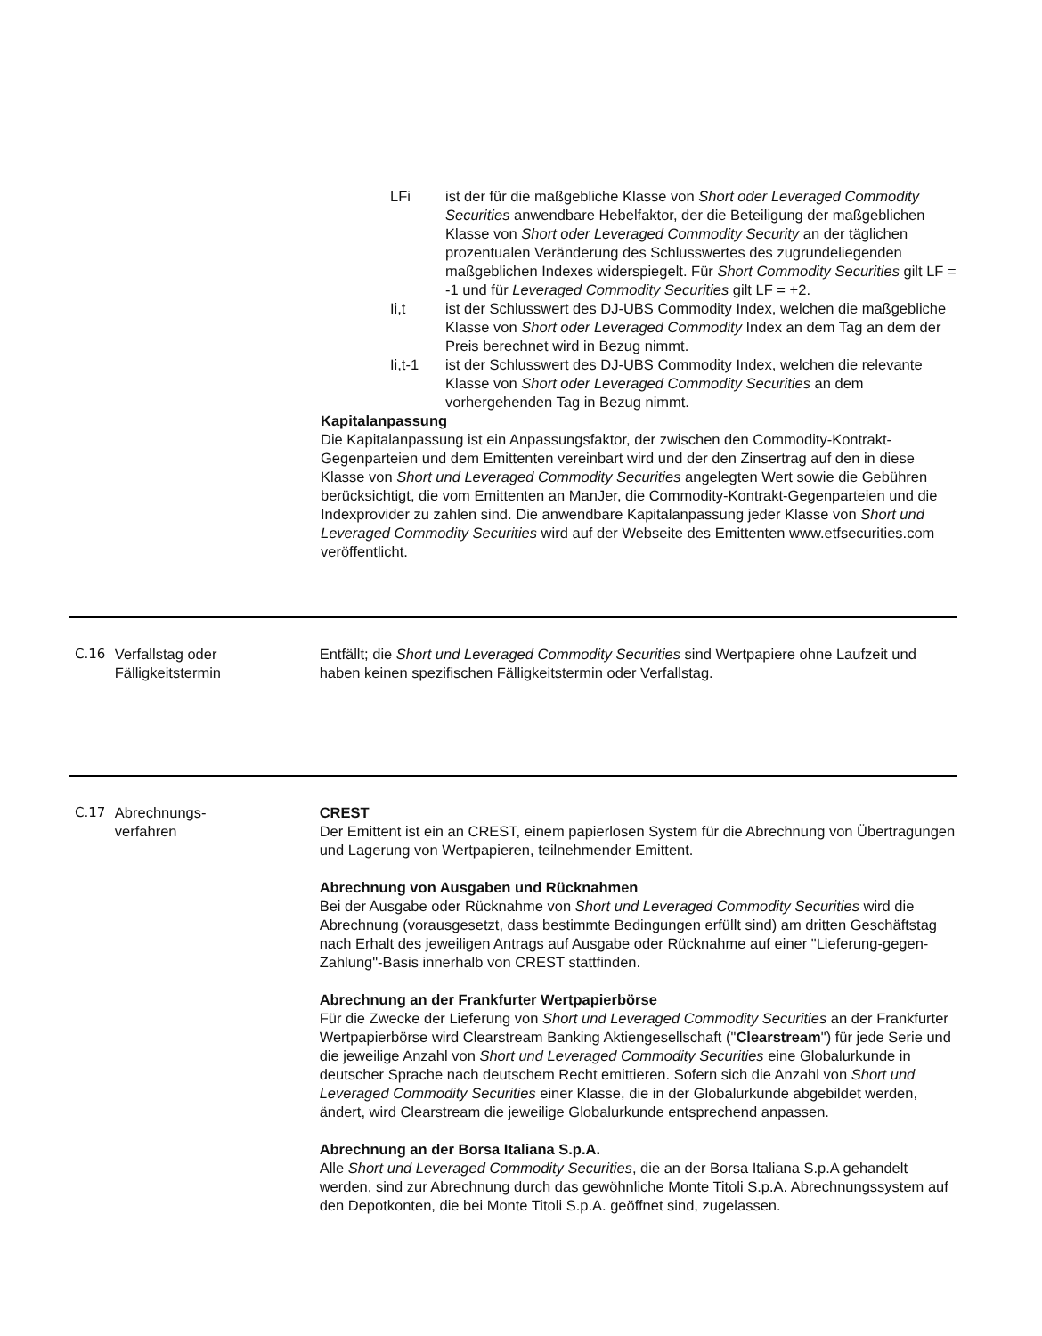LFi ist der für die maßgebliche Klasse von Short oder Leveraged Commodity Securities anwendbare Hebelfaktor, der die Beteiligung der maßgeblichen Klasse von Short oder Leveraged Commodity Security an der täglichen prozentualen Veränderung des Schlusswertes des zugrundeliegenden maßgeblichen Indexes widerspiegelt. Für Short Commodity Securities gilt LF = -1 und für Leveraged Commodity Securities gilt LF = +2.
Ii,t ist der Schlusswert des DJ-UBS Commodity Index, welchen die maßgebliche Klasse von Short oder Leveraged Commodity Index an dem Tag an dem der Preis berechnet wird in Bezug nimmt.
Ii,t-1 ist der Schlusswert des DJ-UBS Commodity Index, welchen die relevante Klasse von Short oder Leveraged Commodity Securities an dem vorhergehenden Tag in Bezug nimmt.
Kapitalanpassung
Die Kapitalanpassung ist ein Anpassungsfaktor, der zwischen den Commodity-Kontrakt-Gegenparteien und dem Emittenten vereinbart wird und der den Zinsertrag auf den in diese Klasse von Short und Leveraged Commodity Securities angelegten Wert sowie die Gebühren berücksichtigt, die vom Emittenten an ManJer, die Commodity-Kontrakt-Gegenparteien und die Indexprovider zu zahlen sind. Die anwendbare Kapitalanpassung jeder Klasse von Short und Leveraged Commodity Securities wird auf der Webseite des Emittenten www.etfsecurities.com veröffentlicht.
C.16 Verfallstag oder Fälligkeitstermin
Entfällt; die Short und Leveraged Commodity Securities sind Wertpapiere ohne Laufzeit und haben keinen spezifischen Fälligkeitstermin oder Verfallstag.
C.17 Abrechnungs-
verfahren
CREST
Der Emittent ist ein an CREST, einem papierlosen System für die Abrechnung von Übertragungen und Lagerung von Wertpapieren, teilnehmender Emittent.
Abrechnung von Ausgaben und Rücknahmen
Bei der Ausgabe oder Rücknahme von Short und Leveraged Commodity Securities wird die Abrechnung (vorausgesetzt, dass bestimmte Bedingungen erfüllt sind) am dritten Geschäftstag nach Erhalt des jeweiligen Antrags auf Ausgabe oder Rücknahme auf einer "Lieferung-gegen-Zahlung"-Basis innerhalb von CREST stattfinden.
Abrechnung an der Frankfurter Wertpapierbörse
Für die Zwecke der Lieferung von Short und Leveraged Commodity Securities an der Frankfurter Wertpapierbörse wird Clearstream Banking Aktiengesellschaft ("Clearstream") für jede Serie und die jeweilige Anzahl von Short und Leveraged Commodity Securities eine Globalurkunde in deutscher Sprache nach deutschem Recht emittieren. Sofern sich die Anzahl von Short und Leveraged Commodity Securities einer Klasse, die in der Globalurkunde abgebildet werden, ändert, wird Clearstream die jeweilige Globalurkunde entsprechend anpassen.
Abrechnung an der Borsa Italiana S.p.A.
Alle Short und Leveraged Commodity Securities, die an der Borsa Italiana S.p.A gehandelt werden, sind zur Abrechnung durch das gewöhnliche Monte Titoli S.p.A. Abrechnungssystem auf den Depotkonten, die bei Monte Titoli S.p.A. geöffnet sind, zugelassen.